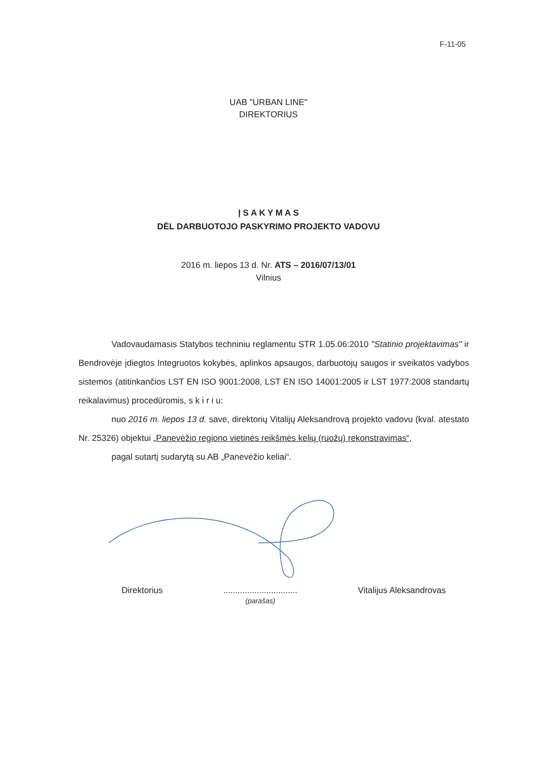F-11-05
UAB "URBAN LINE"
DIREKTORIUS
Į S A K Y M A S
DĖL DARBUOTOJO PASKYRIMO PROJEKTO VADOVU
2016 m. liepos 13 d. Nr. ATS – 2016/07/13/01
Vilnius
Vadovaudamasis Statybos techniniu reglamentu STR 1.05.06:2010 "Statinio projektavimas" ir Bendrovėje įdiegtos Integruotos kokybės, aplinkos apsaugos, darbuotojų saugos ir sveikatos vadybos sistemos (atitinkančios LST EN ISO 9001:2008, LST EN ISO 14001:2005 ir LST 1977:2008 standartų reikalavimus) procedūromis, s k i r i u:
nuo 2016 m. liepos 13 d. save, direktorių Vitalijų Aleksandrovą projekto vadovu (kval. atestato Nr. 25326) objektui „Panevėžio regiono vietinės reikšmės kelių (ruožų) rekonstravimas“,
pagal sutartį sudarytą su AB „Panevėžio keliai“.
Direktorius...............................
(parašas) Vitalijus Aleksandrovas